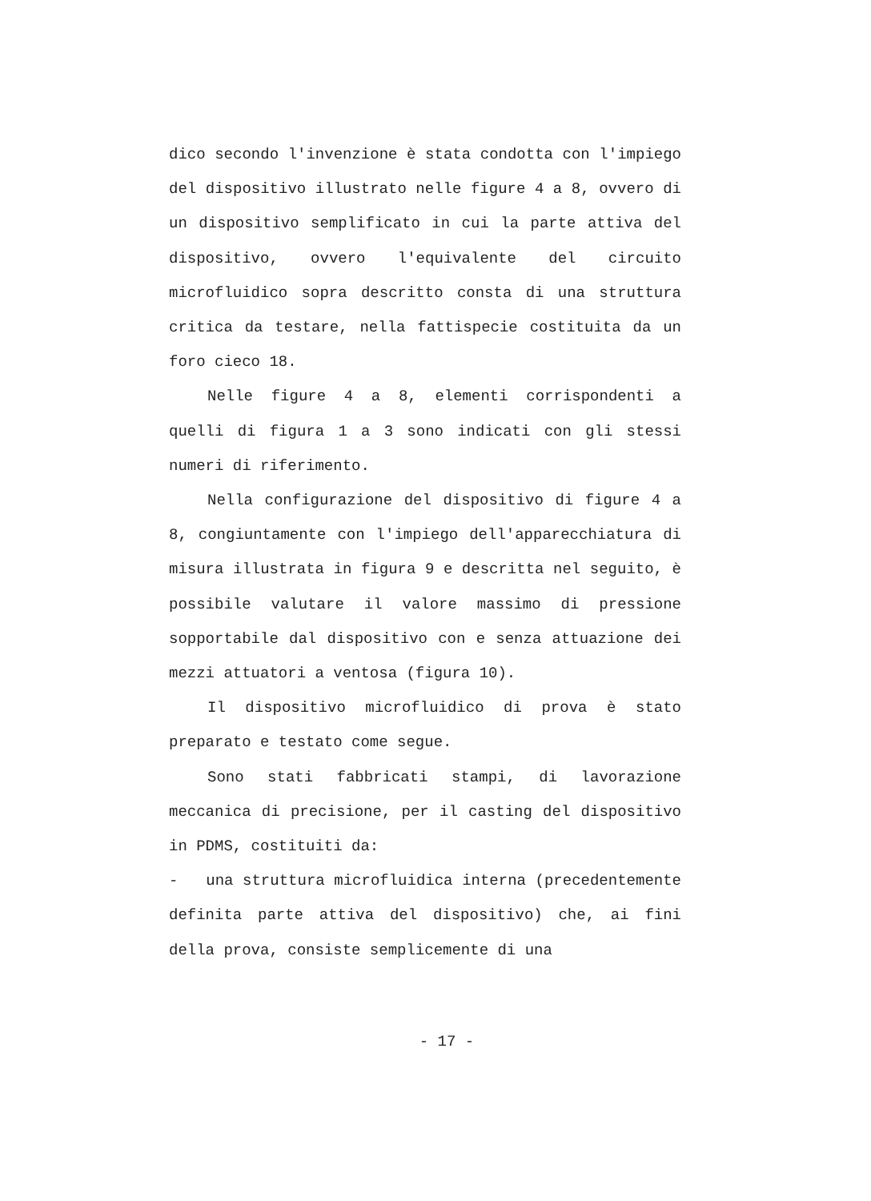dico secondo l'invenzione è stata condotta con l'impiego del dispositivo illustrato nelle figure 4 a 8, ovvero di un dispositivo semplificato in cui la parte attiva del dispositivo, ovvero l'equivalente del circuito microfluidico sopra descritto consta di una struttura critica da testare, nella fattispecie costituita da un foro cieco 18.
Nelle figure 4 a 8, elementi corrispondenti a quelli di figura 1 a 3 sono indicati con gli stessi numeri di riferimento.
Nella configurazione del dispositivo di figure 4 a 8, congiuntamente con l'impiego dell'apparecchiatura di misura illustrata in figura 9 e descritta nel seguito, è possibile valutare il valore massimo di pressione sopportabile dal dispositivo con e senza attuazione dei mezzi attuatori a ventosa (figura 10).
Il dispositivo microfluidico di prova è stato preparato e testato come segue.
Sono stati fabbricati stampi, di lavorazione meccanica di precisione, per il casting del dispositivo in PDMS, costituiti da:
- una struttura microfluidica interna (precedentemente definita parte attiva del dispositivo) che, ai fini della prova, consiste semplicemente di una
- 17 -